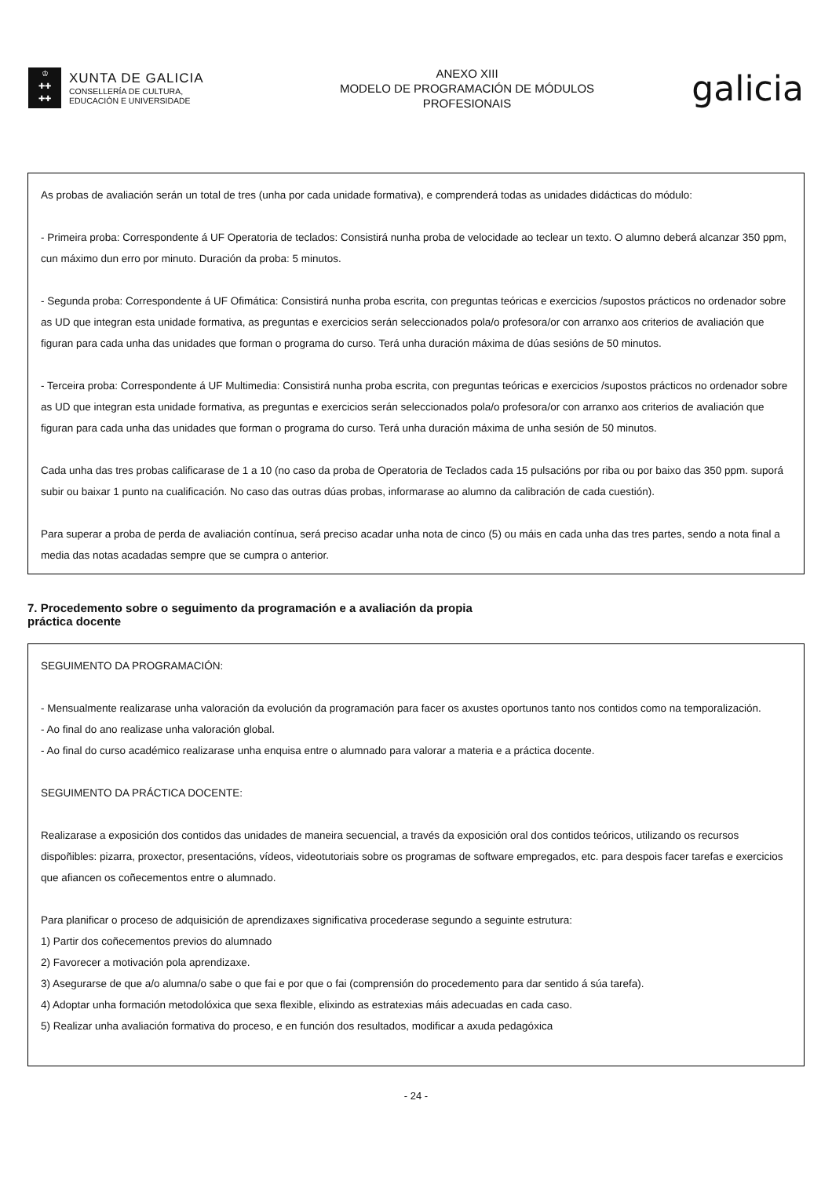♔
✚✚
✚✚
XUNTA DE GALICIA
CONSELLERÍA DE CULTURA,
EDUCACIÓN E UNIVERSIDADE
ANEXO XIII
MODELO DE PROGRAMACIÓN DE MÓDULOS
PROFESIONAIS
galicia
As probas de avaliación serán un total de tres (unha por cada unidade formativa), e comprenderá todas as unidades didácticas do módulo:
- Primeira proba: Correspondente á UF Operatoria de teclados: Consistirá nunha proba de velocidade ao teclear un texto. O alumno deberá alcanzar 350 ppm, cun máximo dun erro por minuto. Duración da proba: 5 minutos.
- Segunda proba: Correspondente á UF Ofimática: Consistirá nunha proba escrita, con preguntas teóricas e exercicios /supostos prácticos no ordenador sobre as UD que integran esta unidade formativa, as preguntas e exercicios serán seleccionados pola/o profesora/or con arranxo aos criterios de avaliación que figuran para cada unha das unidades que forman o programa do curso. Terá unha duración máxima de dúas sesións de 50 minutos.
- Terceira proba: Correspondente á UF Multimedia: Consistirá nunha proba escrita, con preguntas teóricas e exercicios /supostos prácticos no ordenador sobre as UD que integran esta unidade formativa, as preguntas e exercicios serán seleccionados pola/o profesora/or con arranxo aos criterios de avaliación que figuran para cada unha das unidades que forman o programa do curso. Terá unha duración máxima de unha sesión de 50 minutos.
Cada unha das tres probas calificarase de 1 a 10 (no caso da proba de Operatoria de Teclados cada 15 pulsacións por riba ou por baixo das 350 ppm. suporá subir ou baixar 1 punto na cualificación. No caso das outras dúas probas, informarase ao alumno da calibración de cada cuestión).
Para superar a proba de perda de avaliación contínua, será preciso acadar unha nota de cinco (5) ou máis en cada unha das tres partes, sendo a nota final a media das notas acadadas sempre que se cumpra o anterior.
7. Procedemento sobre o seguimento da programación e a avaliación da propia
práctica docente
SEGUIMENTO DA PROGRAMACIÓN:
- Mensualmente realizarase unha valoración da evolución da programación para facer os axustes oportunos tanto nos contidos como na temporalización.
- Ao final do ano realizase unha valoración global.
- Ao final do curso académico realizarase unha enquisa entre o alumnado para valorar a materia e a práctica docente.
SEGUIMENTO DA PRÁCTICA DOCENTE:
Realizarase a exposición dos contidos das unidades de maneira secuencial, a través da exposición oral dos contidos teóricos, utilizando os recursos dispoñibles: pizarra, proxector, presentacións, vídeos, videotutoriais sobre os programas de software empregados, etc. para despois facer tarefas e exercicios que afiancen os coñecementos entre o alumnado.
Para planificar o proceso de adquisición de aprendizaxes significativa procederase segundo a seguinte estrutura:
1) Partir dos coñecementos previos do alumnado
2) Favorecer a motivación pola aprendizaxe.
3) Asegurarse de que a/o alumna/o sabe o que fai e por que o fai (comprensión do procedemento para dar sentido á súa tarefa).
4) Adoptar unha formación metodolóxica que sexa flexible, elixindo as estratexias máis adecuadas en cada caso.
5) Realizar unha avaliación formativa do proceso, e en función dos resultados, modificar a axuda pedagóxica
- 24 -